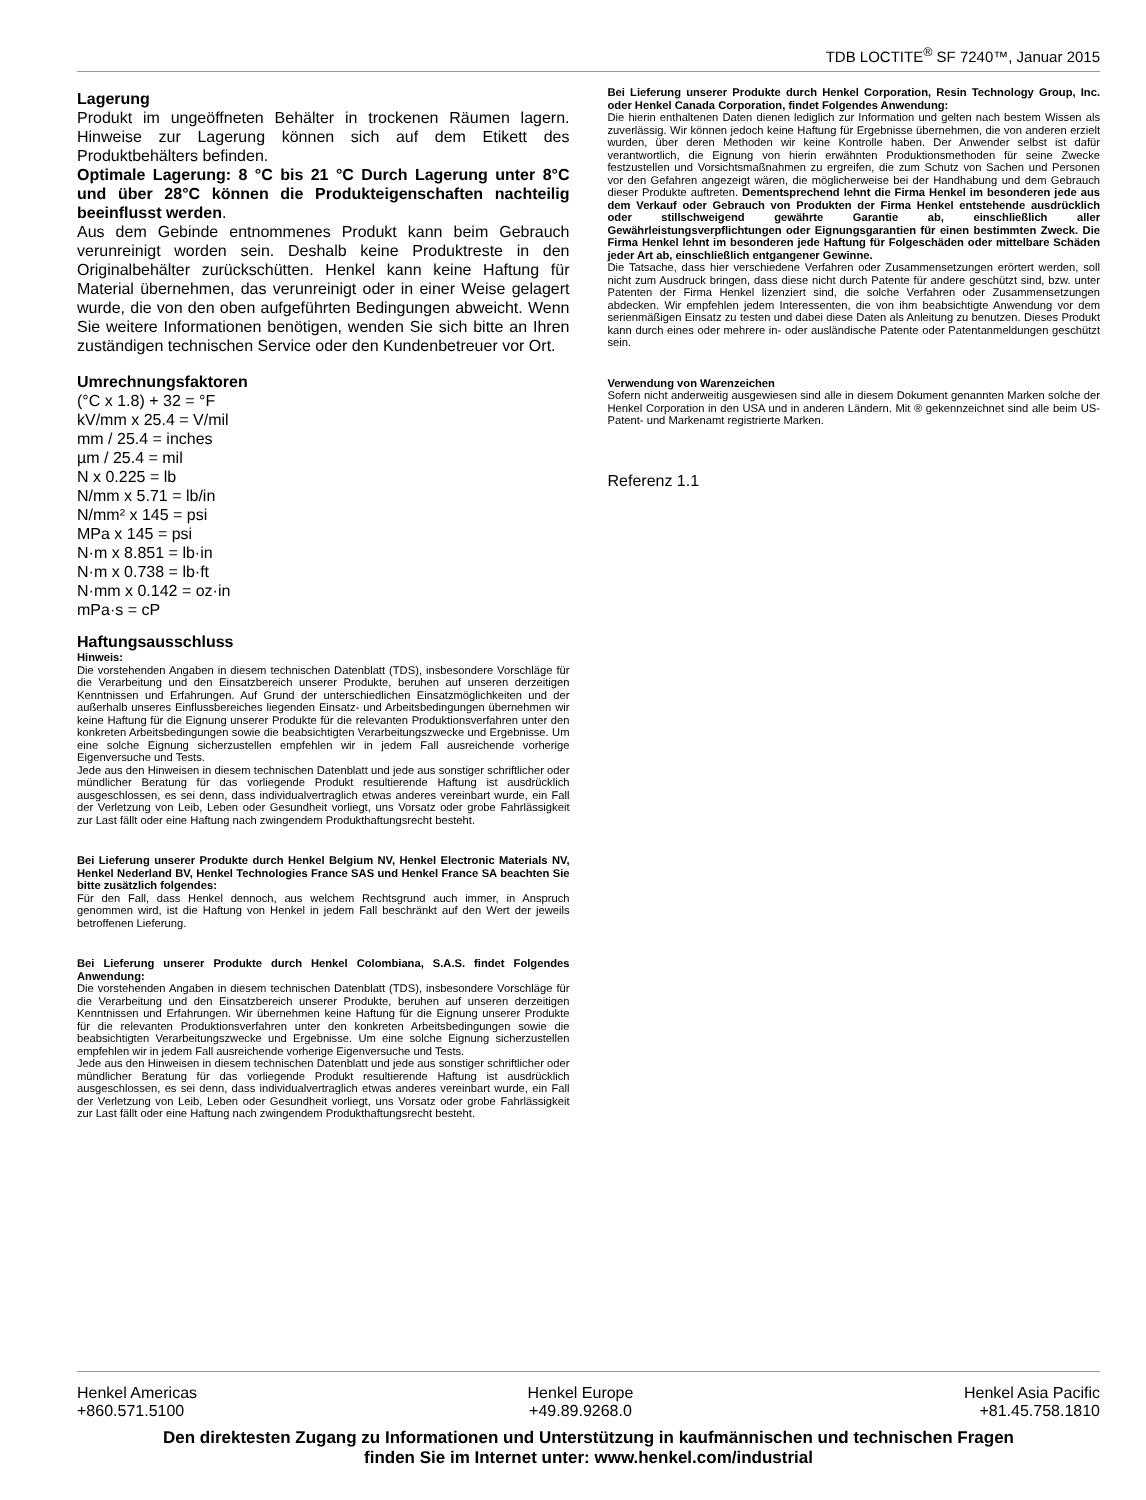TDB LOCTITE<sup>®</sup> SF 7240™, Januar 2015
Lagerung
Produkt im ungeöffneten Behälter in trockenen Räumen lagern. Hinweise zur Lagerung können sich auf dem Etikett des Produktbehälters befinden.
Optimale Lagerung: 8 °C bis 21 °C Durch Lagerung unter 8°C und über 28°C können die Produkteigenschaften nachteilig beeinflusst werden.
Aus dem Gebinde entnommenes Produkt kann beim Gebrauch verunreinigt worden sein. Deshalb keine Produktreste in den Originalbehälter zurückschütten. Henkel kann keine Haftung für Material übernehmen, das verunreinigt oder in einer Weise gelagert wurde, die von den oben aufgeführten Bedingungen abweicht. Wenn Sie weitere Informationen benötigen, wenden Sie sich bitte an Ihren zuständigen technischen Service oder den Kundenbetreuer vor Ort.
Umrechnungsfaktoren
(°C x 1.8) + 32 = °F
kV/mm x 25.4 = V/mil
mm / 25.4 = inches
µm / 25.4 = mil
N x 0.225 = lb
N/mm x 5.71 = lb/in
N/mm² x 145 = psi
MPa x 145 = psi
N·m x 8.851 = lb·in
N·m x 0.738 = lb·ft
N·mm x 0.142 = oz·in
mPa·s = cP
Haftungsausschluss
Hinweis:
Die vorstehenden Angaben in diesem technischen Datenblatt (TDS), insbesondere Vorschläge für die Verarbeitung und den Einsatzbereich unserer Produkte, beruhen auf unseren derzeitigen Kenntnissen und Erfahrungen. Auf Grund der unterschiedlichen Einsatzmöglichkeiten und der außerhalb unseres Einflussbereiches liegenden Einsatz- und Arbeitsbedingungen übernehmen wir keine Haftung für die Eignung unserer Produkte für die relevanten Produktionsverfahren unter den konkreten Arbeitsbedingungen sowie die beabsichtigten Verarbeitungszwecke und Ergebnisse. Um eine solche Eignung sicherzustellen empfehlen wir in jedem Fall ausreichende vorherige Eigenversuche und Tests.
Jede aus den Hinweisen in diesem technischen Datenblatt und jede aus sonstiger schriftlicher oder mündlicher Beratung für das vorliegende Produkt resultierende Haftung ist ausdrücklich ausgeschlossen, es sei denn, dass individualvertraglich etwas anderes vereinbart wurde, ein Fall der Verletzung von Leib, Leben oder Gesundheit vorliegt, uns Vorsatz oder grobe Fahrlässigkeit zur Last fällt oder eine Haftung nach zwingendem Produkthaftungsrecht besteht.
Bei Lieferung unserer Produkte durch Henkel Belgium NV, Henkel Electronic Materials NV, Henkel Nederland BV, Henkel Technologies France SAS und Henkel France SA beachten Sie bitte zusätzlich folgendes:
Für den Fall, dass Henkel dennoch, aus welchem Rechtsgrund auch immer, in Anspruch genommen wird, ist die Haftung von Henkel in jedem Fall beschränkt auf den Wert der jeweils betroffenen Lieferung.
Bei Lieferung unserer Produkte durch Henkel Colombiana, S.A.S. findet Folgendes Anwendung:
Die vorstehenden Angaben in diesem technischen Datenblatt (TDS), insbesondere Vorschläge für die Verarbeitung und den Einsatzbereich unserer Produkte, beruhen auf unseren derzeitigen Kenntnissen und Erfahrungen. Wir übernehmen keine Haftung für die Eignung unserer Produkte für die relevanten Produktionsverfahren unter den konkreten Arbeitsbedingungen sowie die beabsichtigten Verarbeitungszwecke und Ergebnisse. Um eine solche Eignung sicherzustellen empfehlen wir in jedem Fall ausreichende vorherige Eigenversuche und Tests.
Jede aus den Hinweisen in diesem technischen Datenblatt und jede aus sonstiger schriftlicher oder mündlicher Beratung für das vorliegende Produkt resultierende Haftung ist ausdrücklich ausgeschlossen, es sei denn, dass individualvertraglich etwas anderes vereinbart wurde, ein Fall der Verletzung von Leib, Leben oder Gesundheit vorliegt, uns Vorsatz oder grobe Fahrlässigkeit zur Last fällt oder eine Haftung nach zwingendem Produkthaftungsrecht besteht.
Bei Lieferung unserer Produkte durch Henkel Corporation, Resin Technology Group, Inc. oder Henkel Canada Corporation, findet Folgendes Anwendung:
Die hierin enthaltenen Daten dienen lediglich zur Information und gelten nach bestem Wissen als zuverlässig. Wir können jedoch keine Haftung für Ergebnisse übernehmen, die von anderen erzielt wurden, über deren Methoden wir keine Kontrolle haben. Der Anwender selbst ist dafür verantwortlich, die Eignung von hierin erwähnten Produktionsmethoden für seine Zwecke festzustellen und Vorsichtsmaßnahmen zu ergreifen, die zum Schutz von Sachen und Personen vor den Gefahren angezeigt wären, die möglicherweise bei der Handhabung und dem Gebrauch dieser Produkte auftreten. Dementsprechend lehnt die Firma Henkel im besonderen jede aus dem Verkauf oder Gebrauch von Produkten der Firma Henkel entstehende ausdrücklich oder stillschweigend gewährte Garantie ab, einschließlich aller Gewährleistungsverpflichtungen oder Eignungsgarantien für einen bestimmten Zweck. Die Firma Henkel lehnt im besonderen jede Haftung für Folgeschäden oder mittelbare Schäden jeder Art ab, einschließlich entgangener Gewinne.
Die Tatsache, dass hier verschiedene Verfahren oder Zusammensetzungen erörtert werden, soll nicht zum Ausdruck bringen, dass diese nicht durch Patente für andere geschützt sind, bzw. unter Patenten der Firma Henkel lizenziert sind, die solche Verfahren oder Zusammensetzungen abdecken. Wir empfehlen jedem Interessenten, die von ihm beabsichtigte Anwendung vor dem serienmäßigen Einsatz zu testen und dabei diese Daten als Anleitung zu benutzen. Dieses Produkt kann durch eines oder mehrere in- oder ausländische Patente oder Patentanmeldungen geschützt sein.
Verwendung von Warenzeichen
Sofern nicht anderweitig ausgewiesen sind alle in diesem Dokument genannten Marken solche der Henkel Corporation in den USA und in anderen Ländern. Mit ® gekennzeichnet sind alle beim US- Patent- und Markenamt registrierte Marken.
Referenz 1.1
Henkel Americas
+860.571.5100
Henkel Europe
+49.89.9268.0
Henkel Asia Pacific
+81.45.758.1810
Den direktesten Zugang zu Informationen und Unterstützung in kaufmännischen und technischen Fragen
finden Sie im Internet unter: www.henkel.com/industrial